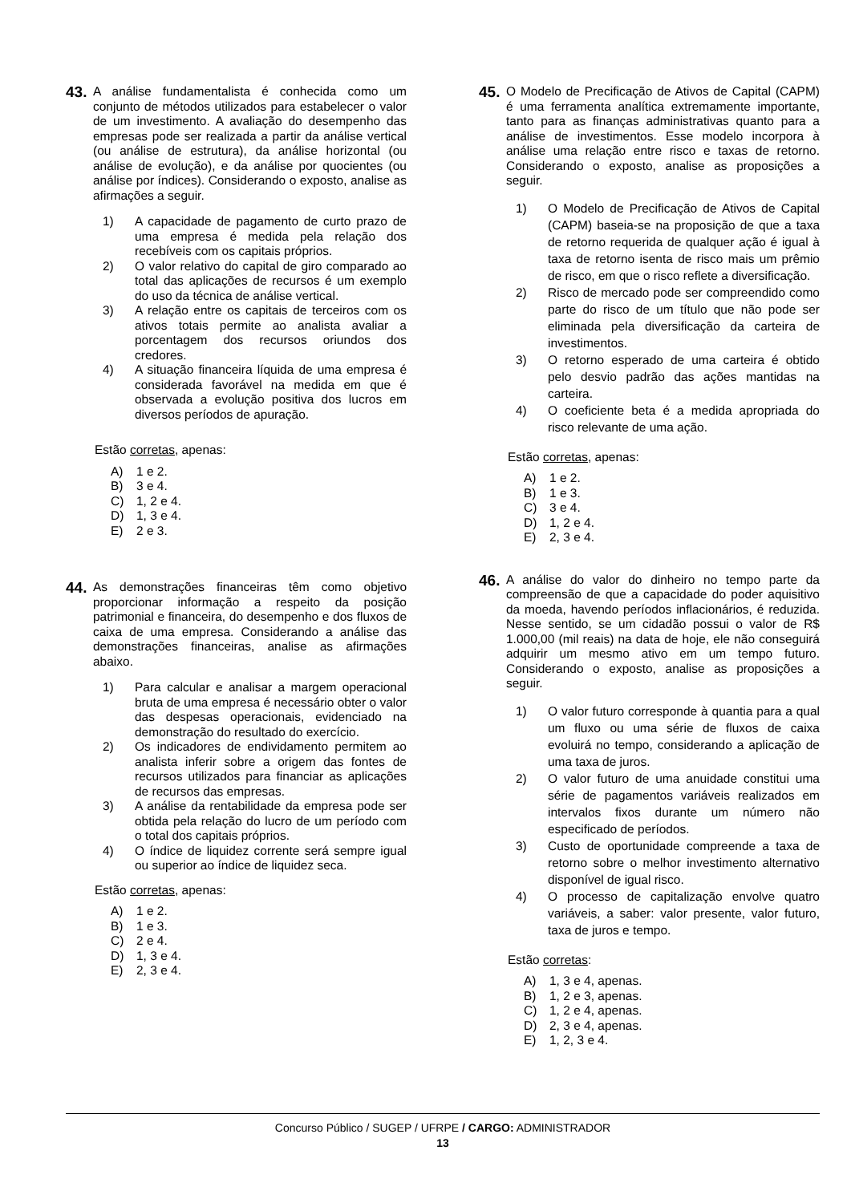43.
A análise fundamentalista é conhecida como um conjunto de métodos utilizados para estabelecer o valor de um investimento. A avaliação do desempenho das empresas pode ser realizada a partir da análise vertical (ou análise de estrutura), da análise horizontal (ou análise de evolução), e da análise por quocientes (ou análise por índices). Considerando o exposto, analise as afirmações a seguir.
1) A capacidade de pagamento de curto prazo de uma empresa é medida pela relação dos recebíveis com os capitais próprios.
2) O valor relativo do capital de giro comparado ao total das aplicações de recursos é um exemplo do uso da técnica de análise vertical.
3) A relação entre os capitais de terceiros com os ativos totais permite ao analista avaliar a porcentagem dos recursos oriundos dos credores.
4) A situação financeira líquida de uma empresa é considerada favorável na medida em que é observada a evolução positiva dos lucros em diversos períodos de apuração.
Estão corretas, apenas:
A) 1 e 2.
B) 3 e 4.
C) 1, 2 e 4.
D) 1, 3 e 4.
E) 2 e 3.
44.
As demonstrações financeiras têm como objetivo proporcionar informação a respeito da posição patrimonial e financeira, do desempenho e dos fluxos de caixa de uma empresa. Considerando a análise das demonstrações financeiras, analise as afirmações abaixo.
1) Para calcular e analisar a margem operacional bruta de uma empresa é necessário obter o valor das despesas operacionais, evidenciado na demonstração do resultado do exercício.
2) Os indicadores de endividamento permitem ao analista inferir sobre a origem das fontes de recursos utilizados para financiar as aplicações de recursos das empresas.
3) A análise da rentabilidade da empresa pode ser obtida pela relação do lucro de um período com o total dos capitais próprios.
4) O índice de liquidez corrente será sempre igual ou superior ao índice de liquidez seca.
Estão corretas, apenas:
A) 1 e 2.
B) 1 e 3.
C) 2 e 4.
D) 1, 3 e 4.
E) 2, 3 e 4.
45.
O Modelo de Precificação de Ativos de Capital (CAPM) é uma ferramenta analítica extremamente importante, tanto para as finanças administrativas quanto para a análise de investimentos. Esse modelo incorpora à análise uma relação entre risco e taxas de retorno. Considerando o exposto, analise as proposições a seguir.
1) O Modelo de Precificação de Ativos de Capital (CAPM) baseia-se na proposição de que a taxa de retorno requerida de qualquer ação é igual à taxa de retorno isenta de risco mais um prêmio de risco, em que o risco reflete a diversificação.
2) Risco de mercado pode ser compreendido como parte do risco de um título que não pode ser eliminada pela diversificação da carteira de investimentos.
3) O retorno esperado de uma carteira é obtido pelo desvio padrão das ações mantidas na carteira.
4) O coeficiente beta é a medida apropriada do risco relevante de uma ação.
Estão corretas, apenas:
A) 1 e 2.
B) 1 e 3.
C) 3 e 4.
D) 1, 2 e 4.
E) 2, 3 e 4.
46.
A análise do valor do dinheiro no tempo parte da compreensão de que a capacidade do poder aquisitivo da moeda, havendo períodos inflacionários, é reduzida. Nesse sentido, se um cidadão possui o valor de R$ 1.000,00 (mil reais) na data de hoje, ele não conseguirá adquirir um mesmo ativo em um tempo futuro. Considerando o exposto, analise as proposições a seguir.
1) O valor futuro corresponde à quantia para a qual um fluxo ou uma série de fluxos de caixa evoluirá no tempo, considerando a aplicação de uma taxa de juros.
2) O valor futuro de uma anuidade constitui uma série de pagamentos variáveis realizados em intervalos fixos durante um número não especificado de períodos.
3) Custo de oportunidade compreende a taxa de retorno sobre o melhor investimento alternativo disponível de igual risco.
4) O processo de capitalização envolve quatro variáveis, a saber: valor presente, valor futuro, taxa de juros e tempo.
Estão corretas:
A) 1, 3 e 4, apenas.
B) 1, 2 e 3, apenas.
C) 1, 2 e 4, apenas.
D) 2, 3 e 4, apenas.
E) 1, 2, 3 e 4.
Concurso Público / SUGEP / UFRPE / CARGO: ADMINISTRADOR
13